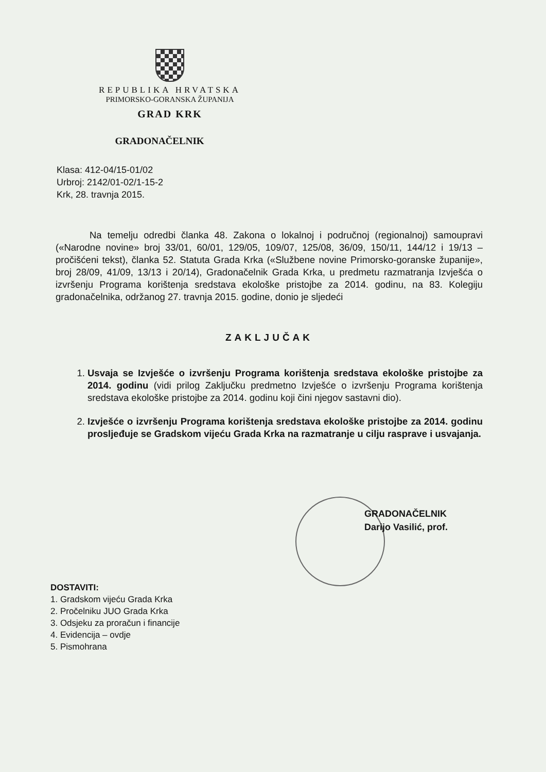REPUBLIKA HRVATSKA
PRIMORSKO-GORANSKA ŽUPANIJA
GRAD KRK
GRADONAČELNIK
Klasa: 412-04/15-01/02
Urbroj: 2142/01-02/1-15-2
Krk, 28. travnja 2015.
Na temelju odredbi članka 48. Zakona o lokalnoj i područnoj (regionalnoj) samoupravi («Narodne novine» broj 33/01, 60/01, 129/05, 109/07, 125/08, 36/09, 150/11, 144/12 i 19/13 – pročišćeni tekst), članka 52. Statuta Grada Krka («Službene novine Primorsko-goranske županije», broj 28/09, 41/09, 13/13 i 20/14), Gradonačelnik Grada Krka, u predmetu razmatranja Izvješća o izvršenju Programa korištenja sredstava ekološke pristojbe za 2014. godinu, na 83. Kolegiju gradonačelnika, održanog 27. travnja 2015. godine, donio je sljedeći
ZAKLJUČAK
1. Usvaja se Izvješće o izvršenju Programa korištenja sredstava ekološke pristojbe za 2014. godinu (vidi prilog Zaključku predmetno Izvješće o izvršenju Programa korištenja sredstava ekološke pristojbe za 2014. godinu koji čini njegov sastavni dio).
2. Izvješće o izvršenju Programa korištenja sredstava ekološke pristojbe za 2014. godinu prosljeđuje se Gradskom vijeću Grada Krka na razmatranje u cilju rasprave i usvajanja.
GRADONAČELNIK
Darijo Vasilić, prof.
DOSTAVITI:
1. Gradskom vijeću Grada Krka
2. Pročelniku JUO Grada Krka
3. Odsjeku za proračun i financije
4. Evidencija – ovdje
5. Pismohrana